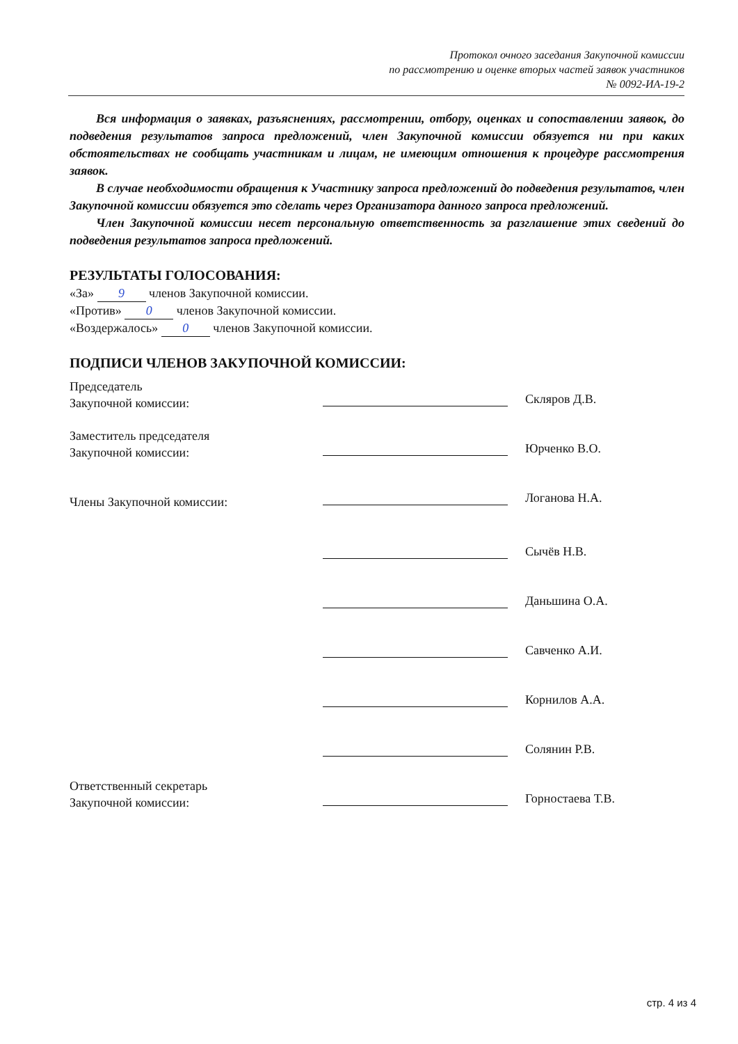Протокол очного заседания Закупочной комиссии
по рассмотрению и оценке вторых частей заявок участников
№ 0092-ИА-19-2
Вся информация о заявках, разъяснениях, рассмотрении, отбору, оценках и сопоставлении заявок, до подведения результатов запроса предложений, член Закупочной комиссии обязуется ни при каких обстоятельствах не сообщать участникам и лицам, не имеющим отношения к процедуре рассмотрения заявок.
В случае необходимости обращения к Участнику запроса предложений до подведения результатов, член Закупочной комиссии обязуется это сделать через Организатора данного запроса предложений.
Член Закупочной комиссии несет персональную ответственность за разглашение этих сведений до подведения результатов запроса предложений.
РЕЗУЛЬТАТЫ ГОЛОСОВАНИЯ:
«За» 9 членов Закупочной комиссии.
«Против» 0 членов Закупочной комиссии.
«Воздержалось» 0 членов Закупочной комиссии.
ПОДПИСИ ЧЛЕНОВ ЗАКУПОЧНОЙ КОМИССИИ:
Председатель
Закупочной комиссии:
Скляров Д.В.
Заместитель председателя
Закупочной комиссии:
Юрченко В.О.
Члены Закупочной комиссии:
Логанова Н.А.
Сычёв Н.В.
Даньшина О.А.
Савченко А.И.
Корнилов А.А.
Солянин Р.В.
Ответственный секретарь
Закупочной комиссии:
Горностаева Т.В.
стр. 4 из 4